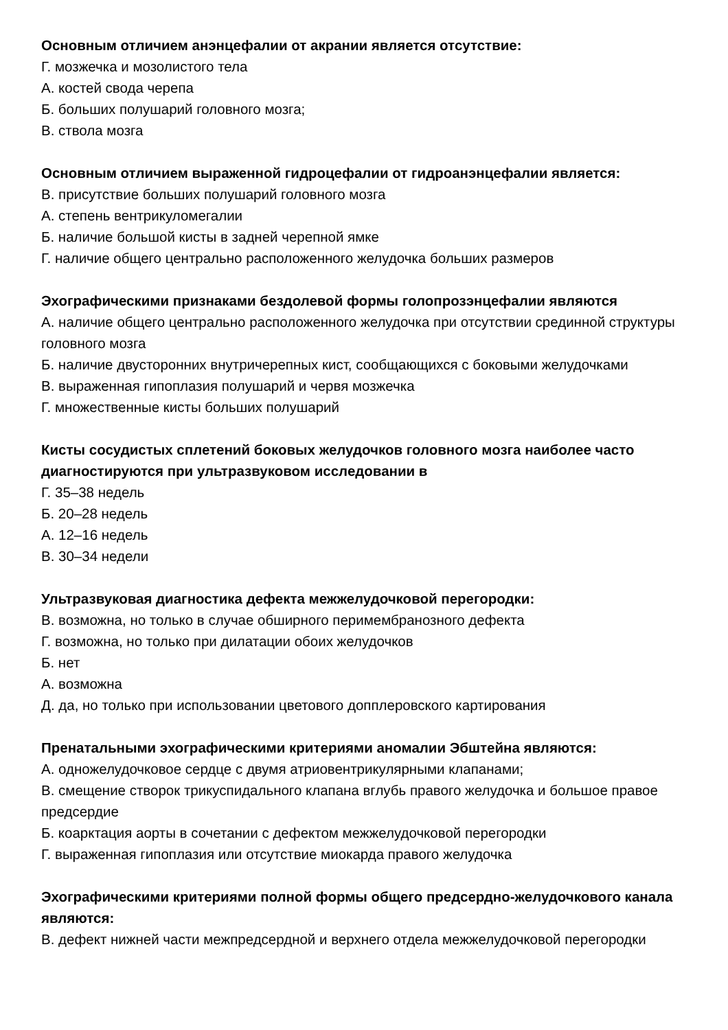Основным отличием анэнцефалии от акрании является отсутствие:
Г. мозжечка и мозолистого тела
А. костей свода черепа
Б. больших полушарий головного мозга;
В. ствола мозга
Основным отличием выраженной гидроцефалии от гидроанэнцефалии является:
В. присутствие больших полушарий головного мозга
А. степень вентрикуломегалии
Б. наличие большой кисты в задней черепной ямке
Г. наличие общего центрально расположенного желудочка больших размеров
Эхографическими признаками бездолевой формы голопрозэнцефалии являются
А. наличие общего центрально расположенного желудочка при отсутствии срединной структуры головного мозга
Б. наличие двусторонних внутричерепных кист, сообщающихся с боковыми желудочками
В. выраженная гипоплазия полушарий и червя мозжечка
Г. множественные кисты больших полушарий
Кисты сосудистых сплетений боковых желудочков головного мозга наиболее часто диагностируются при ультразвуковом исследовании в
Г. 35–38 недель
Б. 20–28 недель
А. 12–16 недель
В. 30–34 недели
Ультразвуковая диагностика дефекта межжелудочковой перегородки:
В. возможна, но только в случае обширного перимембранозного дефекта
Г. возможна, но только при дилатации обоих желудочков
Б. нет
А. возможна
Д. да, но только при использовании цветового допплеровского картирования
Пренатальными эхографическими критериями аномалии Эбштейна являются:
А. одножелудочковое сердце с двумя атриовентрикулярными клапанами;
В. смещение створок трикуспидального клапана вглубь правого желудочка и большое правое предсердие
Б. коарктация аорты в сочетании с дефектом межжелудочковой перегородки
Г. выраженная гипоплазия или отсутствие миокарда правого желудочка
Эхографическими критериями полной формы общего предсердно-желудочкового канала являются:
В. дефект нижней части межпредсердной и верхнего отдела межжелудочковой перегородки